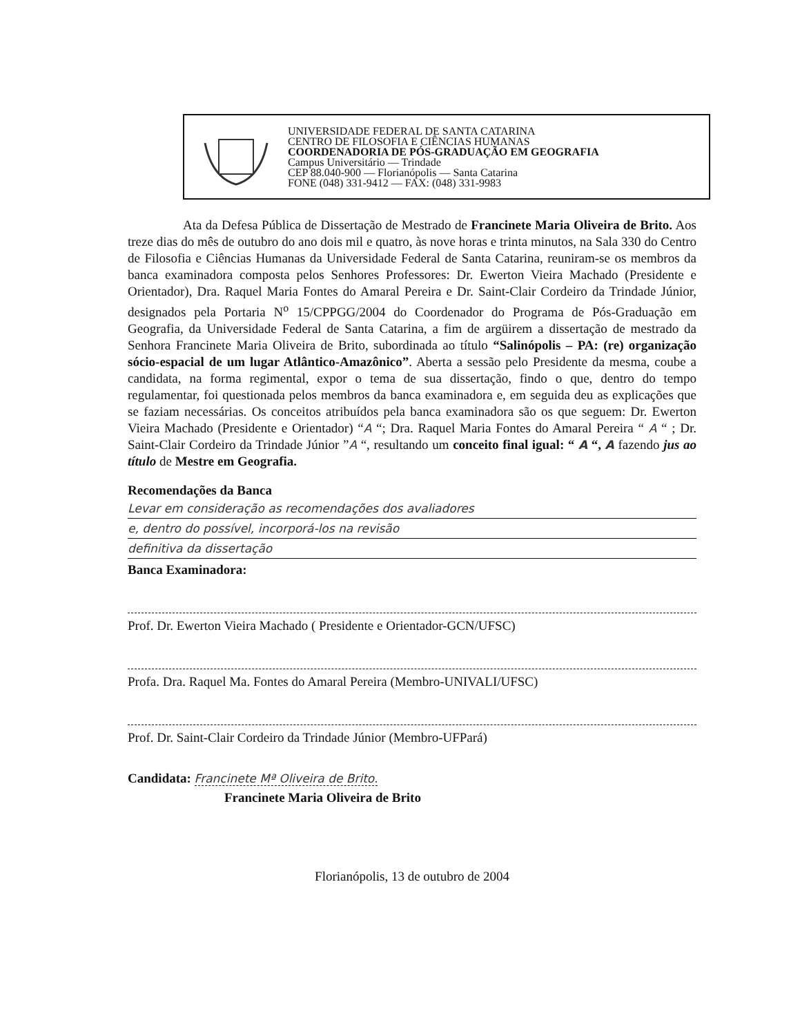UNIVERSIDADE FEDERAL DE SANTA CATARINA
CENTRO DE FILOSOFIA E CIÊNCIAS HUMANAS
COORDENADORIA DE PÓS-GRADUAÇÃO EM GEOGRAFIA
Campus Universitário — Trindade
CEP 88.040-900 — Florianópolis — Santa Catarina
FONE (048) 331-9412 — FAX: (048) 331-9983
Ata da Defesa Pública de Dissertação de Mestrado de Francinete Maria Oliveira de Brito. Aos treze dias do mês de outubro do ano dois mil e quatro, às nove horas e trinta minutos, na Sala 330 do Centro de Filosofia e Ciências Humanas da Universidade Federal de Santa Catarina, reuniram-se os membros da banca examinadora composta pelos Senhores Professores: Dr. Ewerton Vieira Machado (Presidente e Orientador), Dra. Raquel Maria Fontes do Amaral Pereira e Dr. Saint-Clair Cordeiro da Trindade Júnior, designados pela Portaria N<sup>o</sup> 15/CPPGG/2004 do Coordenador do Programa de Pós-Graduação em Geografia, da Universidade Federal de Santa Catarina, a fim de argüirem a dissertação de mestrado da Senhora Francinete Maria Oliveira de Brito, subordinada ao título “Salinópolis – PA: (re) organização sócio-espacial de um lugar Atlântico-Amazônico”. Aberta a sessão pelo Presidente da mesma, coube a candidata, na forma regimental, expor o tema de sua dissertação, findo o que, dentro do tempo regulamentar, foi questionada pelos membros da banca examinadora e, em seguida deu as explicações que se faziam necessárias. Os conceitos atribuídos pela banca examinadora são os que seguem: Dr. Ewerton Vieira Machado (Presidente e Orientador) “A “; Dra. Raquel Maria Fontes do Amaral Pereira “ A “ ; Dr. Saint-Clair Cordeiro da Trindade Júnior ”A “, resultando um conceito final igual: “ A “, A fazendo jus ao título de Mestre em Geografia.
Recomendações da Banca
Levar em consideração as recomendações dos avaliadores
e, dentro do possível, incorporá-los na revisão
definitiva da dissertação
Banca Examinadora:
Prof. Dr. Ewerton Vieira Machado ( Presidente e Orientador-GCN/UFSC)
Profa. Dra. Raquel Ma. Fontes do Amaral Pereira (Membro-UNIVALI/UFSC)
Prof. Dr. Saint-Clair Cordeiro da Trindade Júnior (Membro-UFPará)
Candidata: Francinete Mª Oliveira de Brito.
Francinete Maria Oliveira de Brito
Florianópolis, 13 de outubro de 2004